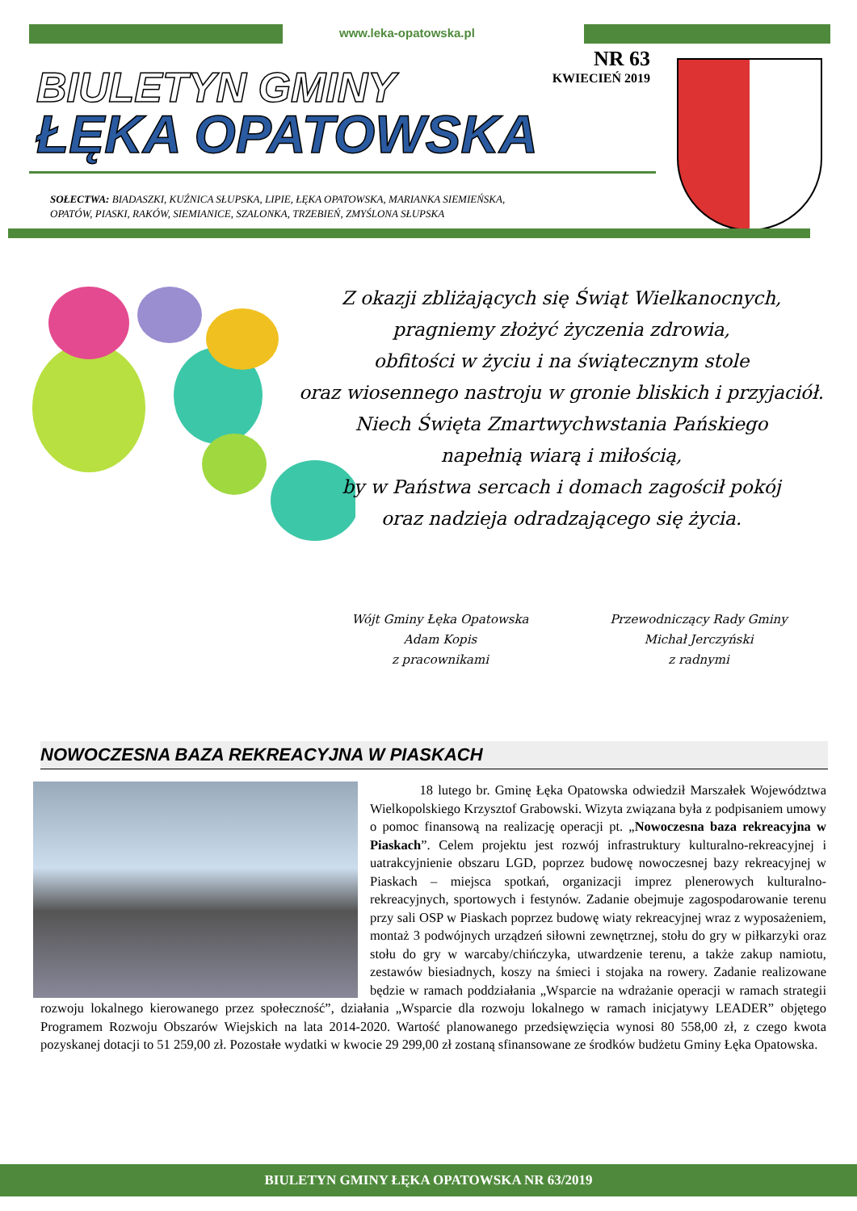www.leka-opatowska.pl
BIULETYN GMINY
ŁĘKA OPATOWSKA
NR 63
KWIECIEŃ 2019
SOŁECTWA: BIADASZKI, KUŹNICA SŁUPSKA, LIPIE, ŁĘKA OPATOWSKA, MARIANKA SIEMIEŃSKA,
OPATÓW, PIASKI, RAKÓW, SIEMIANICE, SZALONKA, TRZEBIEŃ, ZMYŚLONA SŁUPSKA
Z okazji zbliżających się Świąt Wielkanocnych,
pragniemy złożyć życzenia zdrowia,
obfitości w życiu i na świątecznym stole
oraz wiosennego nastroju w gronie bliskich i przyjaciół.
Niech Święta Zmartwychwstania Pańskiego
napełnią wiarą i miłością,
by w Państwa sercach i domach zagościł pokój
oraz nadzieja odradzającego się życia.
Wójt Gminy Łęka Opatowska
Adam Kopis
z pracownikami
Przewodniczący Rady Gminy
Michał Jerczyński
z radnymi
NOWOCZESNA BAZA REKREACYJNA W PIASKACH
18 lutego br. Gminę Łęka Opatowska odwiedził Marszałek Województwa Wielkopolskiego Krzysztof Grabowski. Wizyta związana była z podpisaniem umowy o pomoc finansową na realizację operacji pt. „Nowoczesna baza rekreacyjna w Piaskach”. Celem projektu jest rozwój infrastruktury kulturalno-rekreacyjnej i uatrakcyjnienie obszaru LGD, poprzez budowę nowoczesnej bazy rekreacyjnej w Piaskach – miejsca spotkań, organizacji imprez plenerowych kulturalno-rekreacyjnych, sportowych i festynów. Zadanie obejmuje zagospodarowanie terenu przy sali OSP w Piaskach poprzez budowę wiaty rekreacyjnej wraz z wyposażeniem, montaż 3 podwójnych urządzeń siłowni zewnętrznej, stołu do gry w piłkarzyki oraz stołu do gry w warcaby/chińczyka, utwardzenie terenu, a także zakup namiotu, zestawów biesiadnych, koszy na śmieci i stojaka na rowery. Zadanie realizowane będzie w ramach poddziałania „Wsparcie na wdrażanie operacji w ramach strategii rozwoju lokalnego kierowanego przez społeczność”, działania „Wsparcie dla rozwoju lokalnego w ramach inicjatywy LEADER” objętego Programem Rozwoju Obszarów Wiejskich na lata 2014-2020. Wartość planowanego przedsięwzięcia wynosi 80 558,00 zł, z czego kwota pozyskanej dotacji to 51 259,00 zł. Pozostałe wydatki w kwocie 29 299,00 zł zostaną sfinansowane ze środków budżetu Gminy Łęka Opatowska.
BIULETYN GMINY ŁĘKA OPATOWSKA NR 63/2019